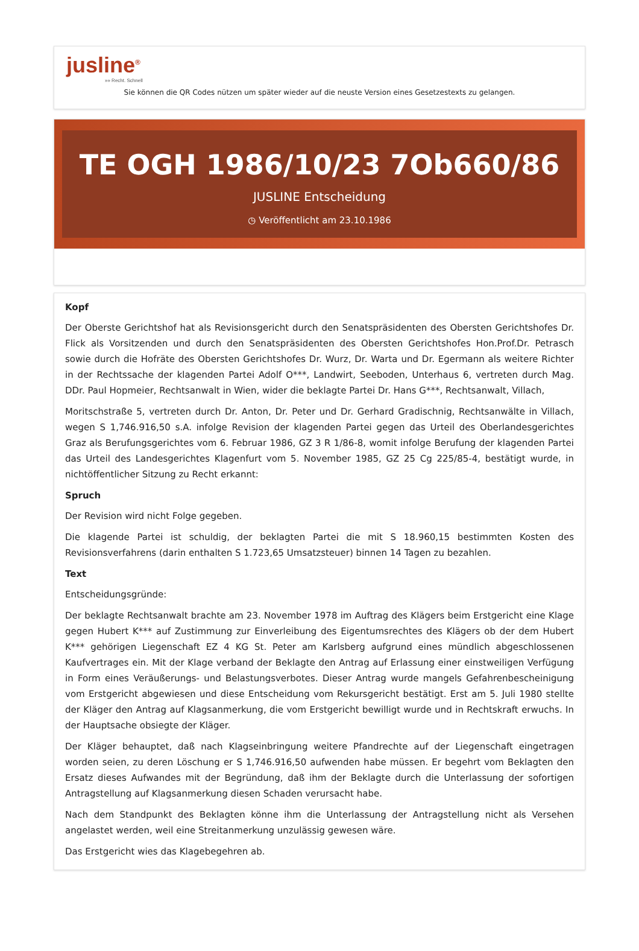jusline<sup>®</sup>
»» Recht. Schnell
Sie können die QR Codes nützen um später wieder auf die neuste Version eines Gesetzestexts zu gelangen.
TE OGH 1986/10/23 7Ob660/86
JUSLINE Entscheidung
◷ Veröffentlicht am 23.10.1986
Kopf
Der Oberste Gerichtshof hat als Revisionsgericht durch den Senatspräsidenten des Obersten Gerichtshofes Dr. Flick als Vorsitzenden und durch den Senatspräsidenten des Obersten Gerichtshofes Hon.Prof.Dr. Petrasch sowie durch die Hofräte des Obersten Gerichtshofes Dr. Wurz, Dr. Warta und Dr. Egermann als weitere Richter in der Rechtssache der klagenden Partei Adolf O***, Landwirt, Seeboden, Unterhaus 6, vertreten durch Mag. DDr. Paul Hopmeier, Rechtsanwalt in Wien, wider die beklagte Partei Dr. Hans G***, Rechtsanwalt, Villach,
Moritschstraße 5, vertreten durch Dr. Anton, Dr. Peter und Dr. Gerhard Gradischnig, Rechtsanwälte in Villach, wegen S 1,746.916,50 s.A. infolge Revision der klagenden Partei gegen das Urteil des Oberlandesgerichtes Graz als Berufungsgerichtes vom 6. Februar 1986, GZ 3 R 1/86-8, womit infolge Berufung der klagenden Partei das Urteil des Landesgerichtes Klagenfurt vom 5. November 1985, GZ 25 Cg 225/85-4, bestätigt wurde, in nichtöffentlicher Sitzung zu Recht erkannt:
Spruch
Der Revision wird nicht Folge gegeben.
Die klagende Partei ist schuldig, der beklagten Partei die mit S 18.960,15 bestimmten Kosten des Revisionsverfahrens (darin enthalten S 1.723,65 Umsatzsteuer) binnen 14 Tagen zu bezahlen.
Text
Entscheidungsgründe:
Der beklagte Rechtsanwalt brachte am 23. November 1978 im Auftrag des Klägers beim Erstgericht eine Klage gegen Hubert K*** auf Zustimmung zur Einverleibung des Eigentumsrechtes des Klägers ob der dem Hubert K*** gehörigen Liegenschaft EZ 4 KG St. Peter am Karlsberg aufgrund eines mündlich abgeschlossenen Kaufvertrages ein. Mit der Klage verband der Beklagte den Antrag auf Erlassung einer einstweiligen Verfügung in Form eines Veräußerungs- und Belastungsverbotes. Dieser Antrag wurde mangels Gefahrenbescheinigung vom Erstgericht abgewiesen und diese Entscheidung vom Rekursgericht bestätigt. Erst am 5. Juli 1980 stellte der Kläger den Antrag auf Klagsanmerkung, die vom Erstgericht bewilligt wurde und in Rechtskraft erwuchs. In der Hauptsache obsiegte der Kläger.
Der Kläger behauptet, daß nach Klagseinbringung weitere Pfandrechte auf der Liegenschaft eingetragen worden seien, zu deren Löschung er S 1,746.916,50 aufwenden habe müssen. Er begehrt vom Beklagten den Ersatz dieses Aufwandes mit der Begründung, daß ihm der Beklagte durch die Unterlassung der sofortigen Antragstellung auf Klagsanmerkung diesen Schaden verursacht habe.
Nach dem Standpunkt des Beklagten könne ihm die Unterlassung der Antragstellung nicht als Versehen angelastet werden, weil eine Streitanmerkung unzulässig gewesen wäre.
Das Erstgericht wies das Klagebegehren ab.